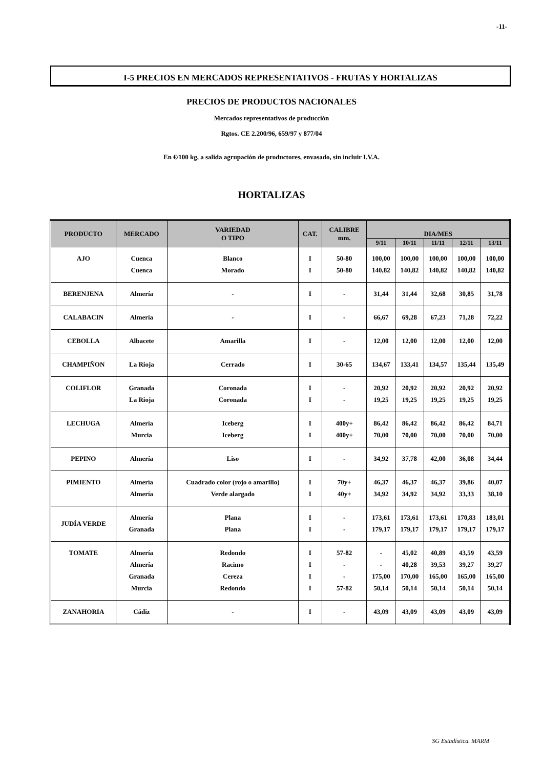-11-
I-5 PRECIOS EN MERCADOS REPRESENTATIVOS - FRUTAS Y HORTALIZAS
PRECIOS DE PRODUCTOS NACIONALES
Mercados representativos de producción
Rgtos. CE 2.200/96, 659/97 y 877/04
En €/100 kg, a salida agrupación de productores, envasado, sin incluir I.V.A.
HORTALIZAS
| PRODUCTO | MERCADO | VARIEDAD O TIPO | CAT. | CALIBRE mm. | DIA/MES | | | | |
| --- | --- | --- | --- | --- | --- | --- | --- | --- | --- |
| | | | | | 9/11 | 10/11 | 11/11 | 12/11 | 13/11 |
| AJO | Cuenca Cuenca | Blanco Morado | I I | 50-80 50-80 | 100,00 140,82 | 100,00 140,82 | 100,00 140,82 | 100,00 140,82 | 100,00 140,82 |
| BERENJENA | Almería | - | I | - | 31,44 | 31,44 | 32,68 | 30,85 | 31,78 |
| CALABACIN | Almería | - | I | - | 66,67 | 69,28 | 67,23 | 71,28 | 72,22 |
| CEBOLLA | Albacete | Amarilla | I | - | 12,00 | 12,00 | 12,00 | 12,00 | 12,00 |
| CHAMPIÑON | La Rioja | Cerrado | I | 30-65 | 134,67 | 133,41 | 134,57 | 135,44 | 135,49 |
| COLIFLOR | Granada La Rioja | Coronada Coronada | I I | - - | 20,92 19,25 | 20,92 19,25 | 20,92 19,25 | 20,92 19,25 | 20,92 19,25 |
| LECHUGA | Almería Murcia | Iceberg Iceberg | I I | 400y+ 400y+ | 86,42 70,00 | 86,42 70,00 | 86,42 70,00 | 86,42 70,00 | 84,71 70,00 |
| PEPINO | Almería | Liso | I | - | 34,92 | 37,78 | 42,00 | 36,08 | 34,44 |
| PIMIENTO | Almería Almería | Cuadrado color (rojo o amarillo) Verde alargado | I I | 70y+ 40y+ | 46,37 34,92 | 46,37 34,92 | 46,37 34,92 | 39,86 33,33 | 40,07 38,10 |
| JUDÍA VERDE | Almería Granada | Plana Plana | I I | - - | 173,61 179,17 | 173,61 179,17 | 173,61 179,17 | 170,83 179,17 | 183,01 179,17 |
| TOMATE | Almería Almería Granada Murcia | Redondo Racimo Cereza Redondo | I I I I | 57-82 - - 57-82 | - - 175,00 50,14 | 45,02 40,28 170,00 50,14 | 40,89 39,53 165,00 50,14 | 43,59 39,27 165,00 50,14 | 43,59 39,27 165,00 50,14 |
| ZANAHORIA | Cádiz | - | I | - | 43,09 | 43,09 | 43,09 | 43,09 | 43,09 |
SG Estadística. MARM